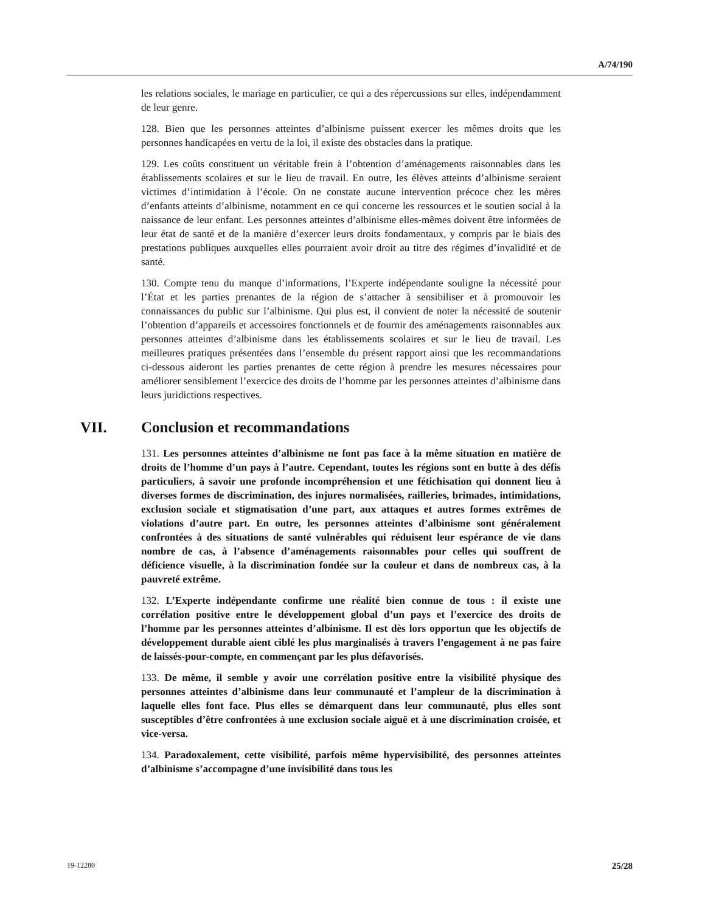A/74/190
les relations sociales, le mariage en particulier, ce qui a des répercussions sur elles, indépendamment de leur genre.
128. Bien que les personnes atteintes d’albinisme puissent exercer les mêmes droits que les personnes handicapées en vertu de la loi, il existe des obstacles dans la pratique.
129. Les coûts constituent un véritable frein à l’obtention d’aménagements raisonnables dans les établissements scolaires et sur le lieu de travail. En outre, les élèves atteints d’albinisme seraient victimes d’intimidation à l’école. On ne constate aucune intervention précoce chez les mères d’enfants atteints d’albinisme, notamment en ce qui concerne les ressources et le soutien social à la naissance de leur enfant. Les personnes atteintes d’albinisme elles-mêmes doivent être informées de leur état de santé et de la manière d’exercer leurs droits fondamentaux, y compris par le biais des prestations publiques auxquelles elles pourraient avoir droit au titre des régimes d’invalidité et de santé.
130. Compte tenu du manque d’informations, l’Experte indépendante souligne la nécessité pour l’État et les parties prenantes de la région de s’attacher à sensibiliser et à promouvoir les connaissances du public sur l’albinisme. Qui plus est, il convient de noter la nécessité de soutenir l’obtention d’appareils et accessoires fonctionnels et de fournir des aménagements raisonnables aux personnes atteintes d’albinisme dans les établissements scolaires et sur le lieu de travail. Les meilleures pratiques présentées dans l’ensemble du présent rapport ainsi que les recommandations ci-dessous aideront les parties prenantes de cette région à prendre les mesures nécessaires pour améliorer sensiblement l’exercice des droits de l’homme par les personnes atteintes d’albinisme dans leurs juridictions respectives.
VII. Conclusion et recommandations
131. Les personnes atteintes d’albinisme ne font pas face à la même situation en matière de droits de l’homme d’un pays à l’autre. Cependant, toutes les régions sont en butte à des défis particuliers, à savoir une profonde incompréhension et une fétichisation qui donnent lieu à diverses formes de discrimination, des injures normalisées, railleries, brimades, intimidations, exclusion sociale et stigmatisation d’une part, aux attaques et autres formes extrêmes de violations d’autre part. En outre, les personnes atteintes d’albinisme sont généralement confrontées à des situations de santé vulnérables qui réduisent leur espérance de vie dans nombre de cas, à l’absence d’aménagements raisonnables pour celles qui souffrent de déficience visuelle, à la discrimination fondée sur la couleur et dans de nombreux cas, à la pauvreté extrême.
132. L’Experte indépendante confirme une réalité bien connue de tous : il existe une corrélation positive entre le développement global d’un pays et l’exercice des droits de l’homme par les personnes atteintes d’albinisme. Il est dès lors opportun que les objectifs de développement durable aient ciblé les plus marginalisés à travers l’engagement à ne pas faire de laissés-pour-compte, en commençant par les plus défavorisés.
133. De même, il semble y avoir une corrélation positive entre la visibilité physique des personnes atteintes d’albinisme dans leur communauté et l’ampleur de la discrimination à laquelle elles font face. Plus elles se démarquent dans leur communauté, plus elles sont susceptibles d’être confrontées à une exclusion sociale aiguë et à une discrimination croisée, et vice-versa.
134. Paradoxalement, cette visibilité, parfois même hypervisibilité, des personnes atteintes d’albinisme s’accompagne d’une invisibilité dans tous les
19-12280 25/28